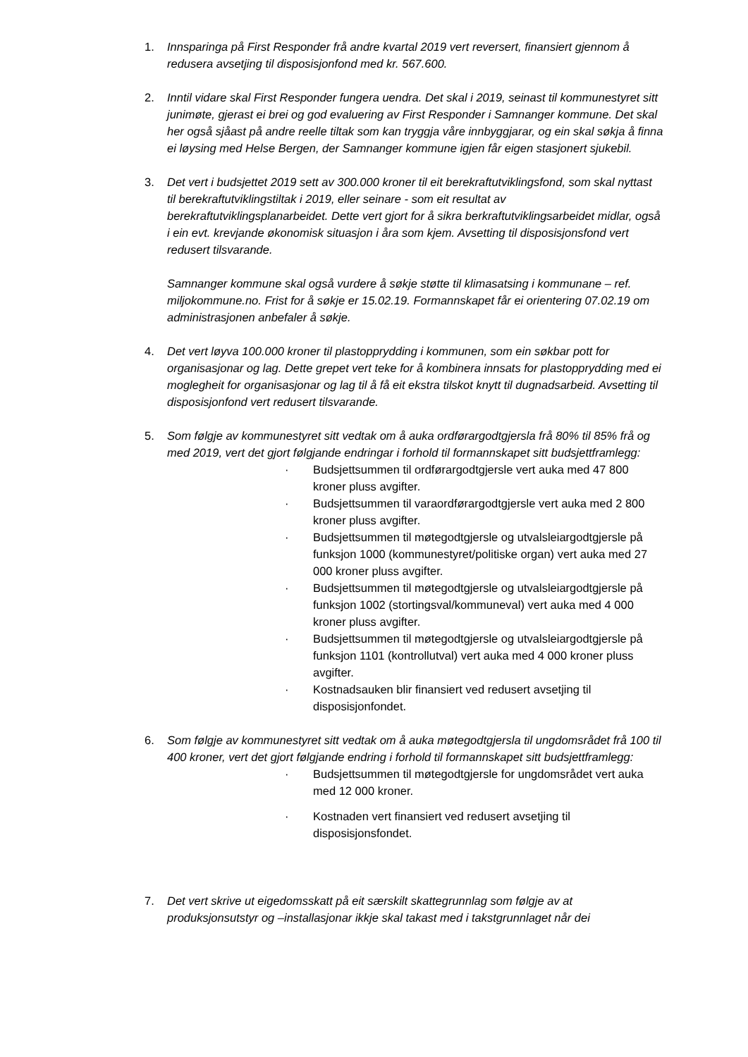1. Innsparinga på First Responder frå andre kvartal 2019 vert reversert, finansiert gjennom å redusera avsetjing til disposisjonfond med kr. 567.600.
2. Inntil vidare skal First Responder fungera uendra. Det skal i 2019, seinast til kommunestyret sitt junimøte, gjerast ei brei og god evaluering av First Responder i Samnanger kommune. Det skal her også sjåast på andre reelle tiltak som kan tryggja våre innbyggjarar, og ein skal søkja å finna ei løysing med Helse Bergen, der Samnanger kommune igjen får eigen stasjonert sjukebil.
3. Det vert i budsjettet 2019 sett av 300.000 kroner til eit berekraftutviklingsfond, som skal nyttast til berekraftutviklingstiltak i 2019, eller seinare - som eit resultat av berekraftutviklingsplanarbeidet. Dette vert gjort for å sikra berkraftutviklingsarbeidet midlar, også i ein evt. krevjande økonomisk situasjon i åra som kjem. Avsetting til disposisjonsfond vert redusert tilsvarande.
Samnanger kommune skal også vurdere å søkje støtte til klimasatsing i kommunane – ref. miljokommune.no. Frist for å søkje er 15.02.19. Formannskapet får ei orientering 07.02.19 om administrasjonen anbefaler å søkje.
4. Det vert løyva 100.000 kroner til plastopprydding i kommunen, som ein søkbar pott for organisasjonar og lag. Dette grepet vert teke for å kombinera innsats for plastopprydding med ei moglegheit for organisasjonar og lag til å få eit ekstra tilskot knytt til dugnadsarbeid. Avsetting til disposisjonfond vert redusert tilsvarande.
5. Som følgje av kommunestyret sitt vedtak om å auka ordførargodtgjersla frå 80% til 85% frå og med 2019, vert det gjort følgjande endringar i forhold til formannskapet sitt budsjettframlegg:
· Budsjettsummen til ordførargodtgjersle vert auka med 47 800 kroner pluss avgifter.
· Budsjettsummen til varaordførargodtgjersle vert auka med 2 800 kroner pluss avgifter.
· Budsjettsummen til møtegodtgjersle og utvalsleiargodtgjersle på funksjon 1000 (kommunestyret/politiske organ) vert auka med 27 000 kroner pluss avgifter.
· Budsjettsummen til møtegodtgjersle og utvalsleiargodtgjersle på funksjon 1002 (stortingsval/kommuneval) vert auka med 4 000 kroner pluss avgifter.
· Budsjettsummen til møtegodtgjersle og utvalsleiargodtgjersle på funksjon 1101 (kontrollutval) vert auka med 4 000 kroner pluss avgifter.
· Kostnadsauken blir finansiert ved redusert avsetjing til disposisjonfondet.
6. Som følgje av kommunestyret sitt vedtak om å auka møtegodtgjersla til ungdomsrådet frå 100 til 400 kroner, vert det gjort følgjande endring i forhold til formannskapet sitt budsjettframlegg:
· Budsjettsummen til møtegodtgjersle for ungdomsrådet vert auka med 12 000 kroner.
· Kostnaden vert finansiert ved redusert avsetjing til disposisjonsfondet.
7. Det vert skrive ut eigedomsskatt på eit særskilt skattegrunnlag som følgje av at produksjonsutstyr og –installasjonar ikkje skal takast med i takstgrunnlaget når dei